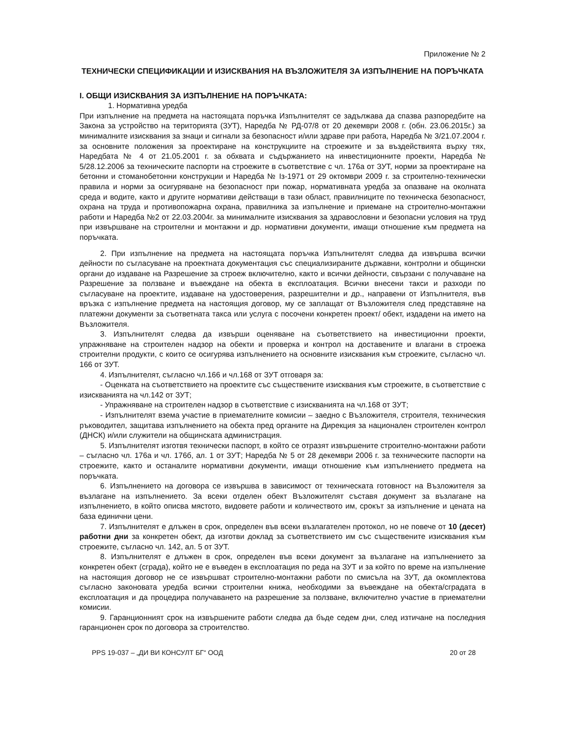Приложение № 2
ТЕХНИЧЕСКИ СПЕЦИФИКАЦИИ И ИЗИСКВАНИЯ НА ВЪЗЛОЖИТЕЛЯ ЗА ИЗПЪЛНЕНИЕ НА ПОРЪЧКАТА
I. ОБЩИ ИЗИСКВАНИЯ ЗА ИЗПЪЛНЕНИЕ НА ПОРЪЧКАТА:
1. Нормативна уредба
При изпълнение на предмета на настоящата поръчка Изпълнителят се задължава да спазва разпоредбите на Закона за устройство на територията (ЗУТ), Наредба № РД-07/8 от 20 декември 2008 г. (обн. 23.06.2015г.) за минималните изисквания за знаци и сигнали за безопасност и/или здраве при работа, Наредба № 3/21.07.2004 г. за основните положения за проектиране на конструкциите на строежите и за въздействията върху тях, Наредбата № 4 от 21.05.2001 г. за обхвата и съдържанието на инвестиционните проекти, Наредба № 5/28.12.2006 за техническите паспорти на строежите в съответствие с чл. 176а от ЗУТ, норми за проектиране на бетонни и стоманобетонни конструкции и Наредба № Iз-1971 от 29 октомври 2009 г. за строително-технически правила и норми за осигуряване на безопасност при пожар, нормативната уредба за опазване на околната среда и водите, както и другите нормативи действащи в тази област, правилниците по техническа безопасност, охрана на труда и противопожарна охрана, правилника за изпълнение и приемане на строително-монтажни работи и Наредба №2 от 22.03.2004г. за минималните изисквания за здравословни и безопасни условия на труд при извършване на строителни и монтажни и др. нормативни документи, имащи отношение към предмета на поръчката.
2. При изпълнение на предмета на настоящата поръчка Изпълнителят следва да извършва всички дейности по съгласуване на проектната документация със специализираните държавни, контролни и общински органи до издаване на Разрешение за строеж включително, както и всички дейности, свързани с получаване на Разрешение за ползване и въвеждане на обекта в експлоатация. Всички внесени такси и разходи по съгласуване на проектите, издаване на удостоверения, разрешителни и др., направени от Изпълнителя, във връзка с изпълнение предмета на настоящия договор, му се заплащат от Възложителя след представяне на платежни документи за съответната такса или услуга с посочени конкретен проект/ обект, издадени на името на Възложителя.
3. Изпълнителят следва да извърши оценяване на съответствието на инвестиционни проекти, упражняване на строителен надзор на обекти и проверка и контрол на доставените и влагани в строежа строителни продукти, с които се осигурява изпълнението на основните изисквания към строежите, съгласно чл. 166 от ЗУТ.
4. Изпълнителят, съгласно чл.166 и чл.168 от ЗУТ отговаря за:
- Оценката на съответствието на проектите със съществените изисквания към строежите, в съответствие с изискванията на чл.142 от ЗУТ;
- Упражняване на строителен надзор в съответствие с изискванията на чл.168 от ЗУТ;
- Изпълнителят взема участие в приемателните комисии – заедно с Възложителя, строителя, техническия ръководител, защитава изпълнението на обекта пред органите на Дирекция за национален строителен контрол (ДНСК) и/или служители на общинската администрация.
5. Изпълнителят изготвя технически паспорт, в който се отразят извършените строително-монтажни работи – съгласно чл. 176а и чл. 176б, ал. 1 от ЗУТ; Наредба № 5 от 28 декември 2006 г. за техническите паспорти на строежите, както и останалите нормативни документи, имащи отношение към изпълнението предмета на поръчката.
6. Изпълнението на договора се извършва в зависимост от техническата готовност на Възложителя за възлагане на изпълнението. За всеки отделен обект Възложителят съставя документ за възлагане на изпълнението, в който описва мястото, видовете работи и количеството им, срокът за изпълнение и цената на база единични цени.
7. Изпълнителят е длъжен в срок, определен във всеки възлагателен протокол, но не повече от 10 (десет) работни дни за конкретен обект, да изготви доклад за съответствието им със съществените изисквания към строежите, съгласно чл. 142, ал. 5 от ЗУТ.
8. Изпълнителят е длъжен в срок, определен във всеки документ за възлагане на изпълнението за конкретен обект (сграда), който не е въведен в експлоатация по реда на ЗУТ и за който по време на изпълнение на настоящия договор не се извършват строително-монтажни работи по смисъла на ЗУТ, да окомплектова съгласно законовата уредба всички строителни книжа, необходими за въвеждане на обекта/сградата в експлоатация и да процедира получаването на разрешение за ползване, включително участие в приемателни комисии.
9. Гаранционният срок на извършените работи следва да бъде седем дни, след изтичане на последния гаранционен срок по договора за строителство.
PPS 19-037 – „ДИ ВИ КОНСУЛТ БГ“ ООД 20 от 28